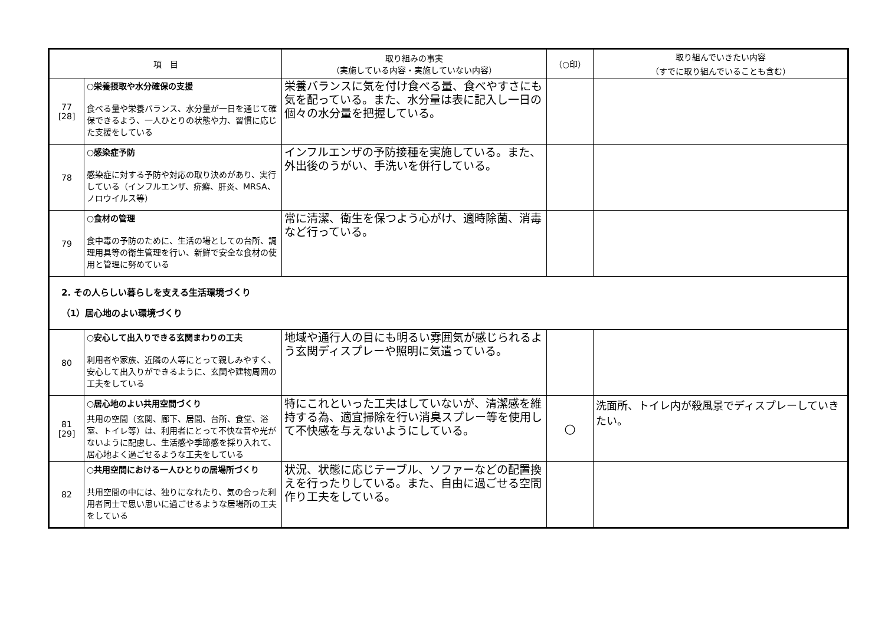| 項 目 | | 取り組みの事実 （実施している内容・実施していない内容） | （○印） | 取り組んでいきたい内容 （すでに取り組んでいることも含む） |
| --- | --- | --- | --- | --- |
| 77 [28] | ○栄養摂取や水分確保の支援 食べる量や栄養バランス、水分量が一日を通じて確保できるよう、一人ひとりの状態や力、習慣に応じた支援をしている | 栄養バランスに気を付け食べる量、食べやすさにも気を配っている。また、水分量は表に記入し一日の個々の水分量を把握している。 | | |
| 78 | ○感染症予防 感染症に対する予防や対応の取り決めがあり、実行している（インフルエンザ、疥癬、肝炎、MRSA、ノロウイルス等） | インフルエンザの予防接種を実施している。また、外出後のうがい、手洗いを併行している。 | | |
| 79 | ○食材の管理 食中毒の予防のために、生活の場としての台所、調理用具等の衛生管理を行い、新鮮で安全な食材の使用と管理に努めている | 常に清潔、衛生を保つよう心がけ、適時除菌、消毒など行っている。 | | |
| 2. その人らしい暮らしを支える生活環境づくり （1）居心地のよい環境づくり | | | | |
| 80 | ○安心して出入りできる玄関まわりの工夫 利用者や家族、近隣の人等にとって親しみやすく、安心して出入りができるように、玄関や建物周囲の工夫をしている | 地域や通行人の目にも明るい雰囲気が感じられるよう玄関ディスプレーや照明に気遣っている。 | | |
| 81 [29] | ○居心地のよい共用空間づくり 共用の空間（玄関、廊下、居間、台所、食堂、浴室、トイレ等）は、利用者にとって不快な音や光がないように配慮し、生活感や季節感を採り入れて、居心地よく過ごせるような工夫をしている | 特にこれといった工夫はしていないが、清潔感を維持する為、適宜掃除を行い消臭スプレー等を使用して不快感を与えないようにしている。 | ○ | 洗面所、トイレ内が殺風景でディスプレーしていきたい。 |
| 82 | ○共用空間における一人ひとりの居場所づくり 共用空間の中には、独りになれたり、気の合った利用者同士で思い思いに過ごせるような居場所の工夫をしている | 状況、状態に応じテーブル、ソファーなどの配置換えを行ったりしている。また、自由に過ごせる空間作り工夫をしている。 | | |